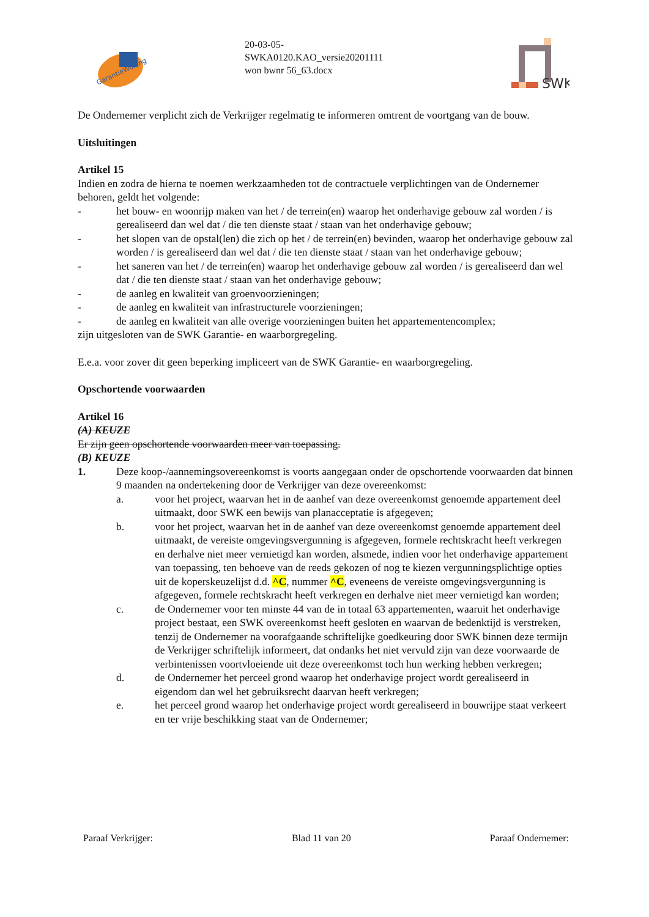GarantieWoning
20-03-05-
SWKA0120.KAO_versie20201111
won bwnr 56_63.docx
SWK
De Ondernemer verplicht zich de Verkrijger regelmatig te informeren omtrent de voortgang van de bouw.
Uitsluitingen
Artikel 15
Indien en zodra de hierna te noemen werkzaamheden tot de contractuele verplichtingen van de Ondernemer behoren, geldt het volgende:
- het bouw- en woonrijp maken van het / de terrein(en) waarop het onderhavige gebouw zal worden / is gerealiseerd dan wel dat / die ten dienste staat / staan van het onderhavige gebouw;
- het slopen van de opstal(len) die zich op het / de terrein(en) bevinden, waarop het onderhavige gebouw zal worden / is gerealiseerd dan wel dat / die ten dienste staat / staan van het onderhavige gebouw;
- het saneren van het / de terrein(en) waarop het onderhavige gebouw zal worden / is gerealiseerd dan wel dat / die ten dienste staat / staan van het onderhavige gebouw;
- de aanleg en kwaliteit van groenvoorzieningen;
- de aanleg en kwaliteit van infrastructurele voorzieningen;
- de aanleg en kwaliteit van alle overige voorzieningen buiten het appartementencomplex;
zijn uitgesloten van de SWK Garantie- en waarborgregeling.
E.e.a. voor zover dit geen beperking impliceert van de SWK Garantie- en waarborgregeling.
Opschortende voorwaarden
Artikel 16
(A) KEUZE
Er zijn geen opschortende voorwaarden meer van toepassing.
(B) KEUZE
1. Deze koop-/aannemingsovereenkomst is voorts aangegaan onder de opschortende voorwaarden dat binnen 9 maanden na ondertekening door de Verkrijger van deze overeenkomst:
a. voor het project, waarvan het in de aanhef van deze overeenkomst genoemde appartement deel uitmaakt, door SWK een bewijs van planacceptatie is afgegeven;
b. voor het project, waarvan het in de aanhef van deze overeenkomst genoemde appartement deel uitmaakt, de vereiste omgevingsvergunning is afgegeven, formele rechtskracht heeft verkregen en derhalve niet meer vernietigd kan worden, alsmede, indien voor het onderhavige appartement van toepassing, ten behoeve van de reeds gekozen of nog te kiezen vergunningsplichtige opties uit de koperskeuzelijst d.d. ^C, nummer ^C, eveneens de vereiste omgevingsvergunning is afgegeven, formele rechtskracht heeft verkregen en derhalve niet meer vernietigd kan worden;
c. de Ondernemer voor ten minste 44 van de in totaal 63 appartementen, waaruit het onderhavige project bestaat, een SWK overeenkomst heeft gesloten en waarvan de bedenktijd is verstreken, tenzij de Ondernemer na voorafgaande schriftelijke goedkeuring door SWK binnen deze termijn de Verkrijger schriftelijk informeert, dat ondanks het niet vervuld zijn van deze voorwaarde de verbintenissen voortvloeiende uit deze overeenkomst toch hun werking hebben verkregen;
d. de Ondernemer het perceel grond waarop het onderhavige project wordt gerealiseerd in eigendom dan wel het gebruiksrecht daarvan heeft verkregen;
e. het perceel grond waarop het onderhavige project wordt gerealiseerd in bouwrijpe staat verkeert en ter vrije beschikking staat van de Ondernemer;
Paraaf Verkrijger: Blad 11 van 20 Paraaf Ondernemer: